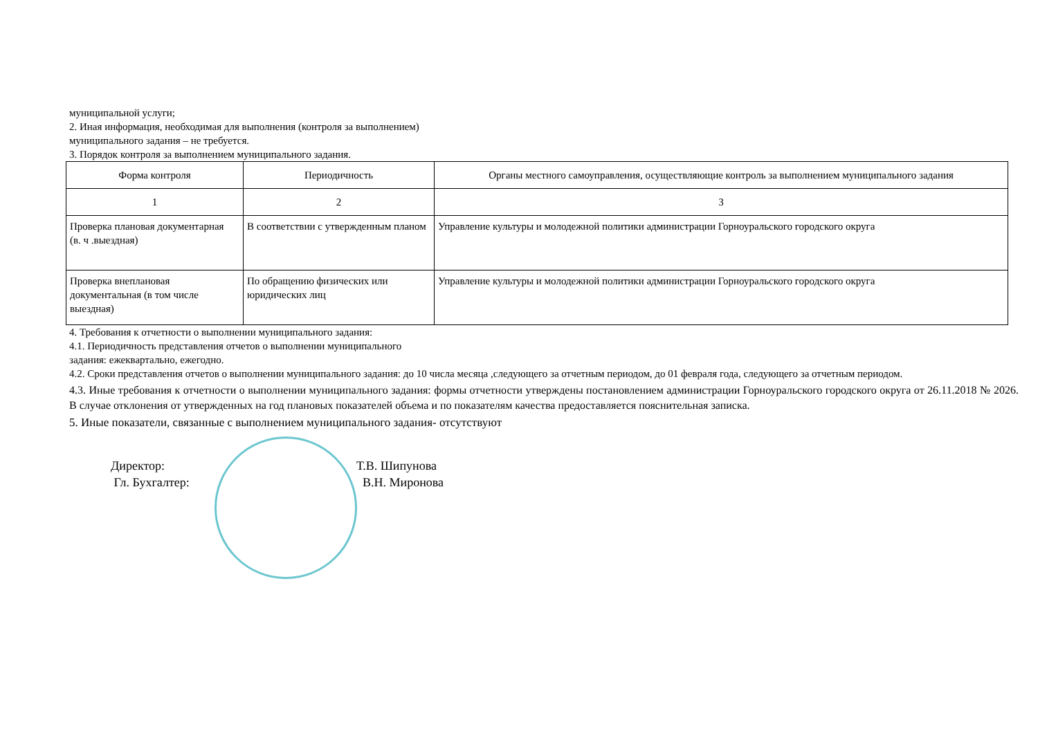муниципальной услуги;
2. Иная информация, необходимая для выполнения (контроля за выполнением)
муниципального задания – не требуется.
3. Порядок контроля за выполнением муниципального задания.
| Форма контроля | Периодичность | Органы местного самоуправления, осуществляющие контроль за выполнением муниципального задания |
| 1 | 2 | 3 |
| Проверка плановая документарная (в. ч .выездная) | В соответствии с утвержденным планом | Управление культуры и молодежной политики администрации Горноуральского городского округа |
| Проверка внеплановая документальная (в том числе выездная) | По обращению физических или юридических лиц | Управление культуры и молодежной политики администрации Горноуральского городского округа |
4. Требования к отчетности о выполнении муниципального задания:
4.1. Периодичность представления отчетов о выполнении муниципального
задания: ежеквартально, ежегодно.
4.2. Сроки представления отчетов о выполнении муниципального задания: до 10 числа месяца ,следующего за отчетным периодом, до 01 февраля года, следующего за отчетным периодом.
4.3. Иные требования к отчетности о выполнении муниципального задания: формы отчетности утверждены постановлением администрации Горноуральского городского округа от 26.11.2018 № 2026. В случае отклонения от утвержденных на год плановых показателей объема и по показателям качества предоставляется пояснительная записка.
5. Иные показатели, связанные с выполнением муниципального задания- отсутствуют
Директор: Т.В. Шипунова
Гл. Бухгалтер: В.Н. Миронова